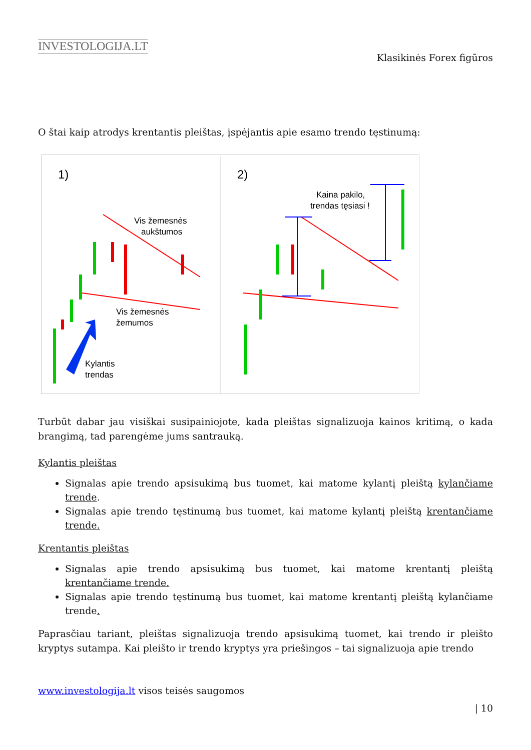INVESTOLOGIJA.LT
Klasikinės Forex figūros
O štai kaip atrodys krentantis pleištas, įspėjantis apie esamo trendo tęstinumą:
1)
2)
Vis žemesnės
aukštumos
Vis žemesnės
žemumos
Kylantis
trendas
Kaina pakilo,
trendas tęsiasi !
Turbūt dabar jau visiškai susipainiojote, kada pleištas signalizuoja kainos kritimą, o kada brangimą, tad parengėme jums santrauką.
Kylantis pleištas
Signalas apie trendo apsisukimą bus tuomet, kai matome kylantį pleištą kylančiame trende.
Signalas apie trendo tęstinumą bus tuomet, kai matome kylantį pleištą krentančiame trende.
Krentantis pleištas
Signalas apie trendo apsisukimą bus tuomet, kai matome krentantį pleištą krentančiame trende.
Signalas apie trendo tęstinumą bus tuomet, kai matome krentantį pleištą kylančiame trende.
Paprasčiau tariant, pleištas signalizuoja trendo apsisukimą tuomet, kai trendo ir pleišto kryptys sutampa. Kai pleišto ir trendo kryptys yra priešingos – tai signalizuoja apie trendo
www.investologija.lt visos teisės saugomos
| 10